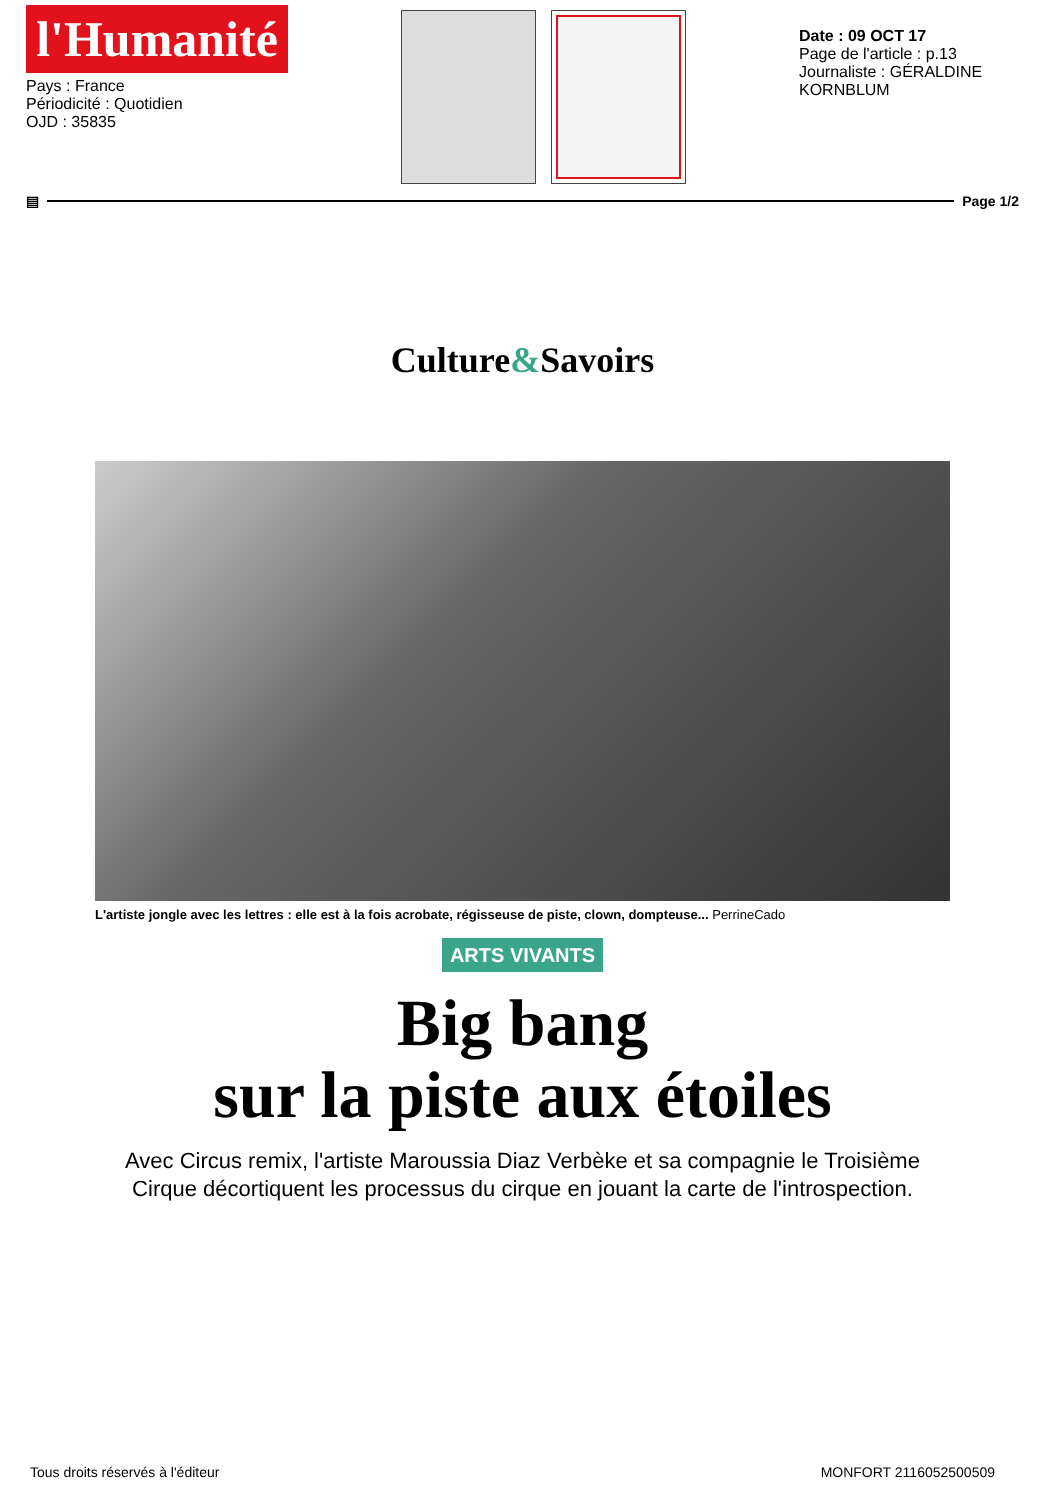l'Humanité
Pays : France
Périodicité : Quotidien
OJD : 35835
Date : 09 OCT 17
Page de l'article : p.13
Journaliste : GÉRALDINE KORNBLUM
▤ Page 1/2
Culture&Savoirs
L'artiste jongle avec les lettres : elle est à la fois acrobate, régisseuse de piste, clown, dompteuse... PerrineCado
ARTS VIVANTS
Big bang
sur la piste aux étoiles
Avec Circus remix, l'artiste Maroussia Diaz Verbèke et sa compagnie le Troisième
Cirque décortiquent les processus du cirque en jouant la carte de l'introspection.
Tous droits réservés à l'éditeur MONFORT 2116052500509